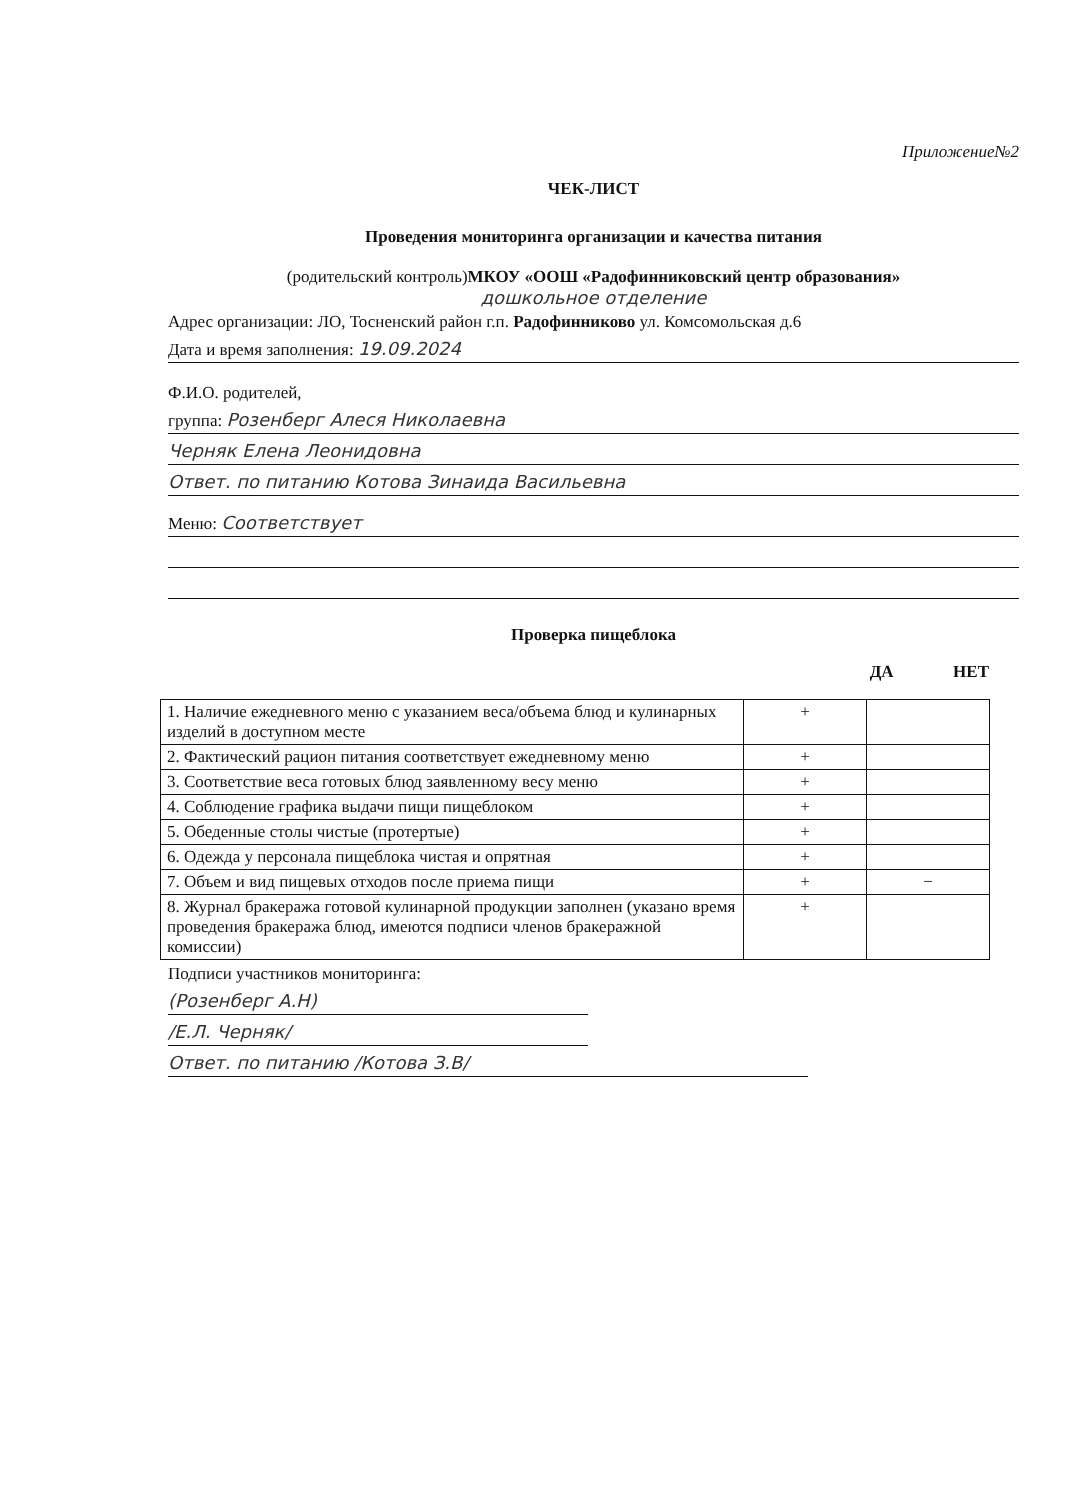Приложение№2
ЧЕК-ЛИСТ
Проведения мониторинга организации и качества питания
(родительский контроль)МКОУ «ООШ «Радофинниковский центр образования»
дошкольное отделение
Адрес организации: ЛО, Тосненский район г.п. Радофинниково ул. Комсомольская д.6
Дата и время заполнения: 19.09.2024
Ф.И.О. родителей,
группа: Розенберг Алеся Николаевна
Черняк Елена Леонидовна
Ответ. по питанию Котова Зинаида Васильевна
Меню: Соответствует
Проверка пищеблока
ДА НЕТ
| 1. Наличие ежедневного меню с указанием веса/объема блюд и кулинарных изделий в доступном месте | + | |
| 2. Фактический рацион питания соответствует ежедневному меню | + | |
| 3. Соответствие веса готовых блюд заявленному весу меню | + | |
| 4. Соблюдение графика выдачи пищи пищеблоком | + | |
| 5. Обеденные столы чистые (протертые) | + | |
| 6. Одежда у персонала пищеблока чистая и опрятная | + | |
| 7. Объем и вид пищевых отходов после приема пищи | + | − |
| 8. Журнал бракеража готовой кулинарной продукции заполнен (указано время проведения бракеража блюд, имеются подписи членов бракеражной комиссии) | + | |
Подписи участников мониторинга:
(Розенберг А.Н)
/Е.Л. Черняк/
Ответ. по питанию /Котова З.В/